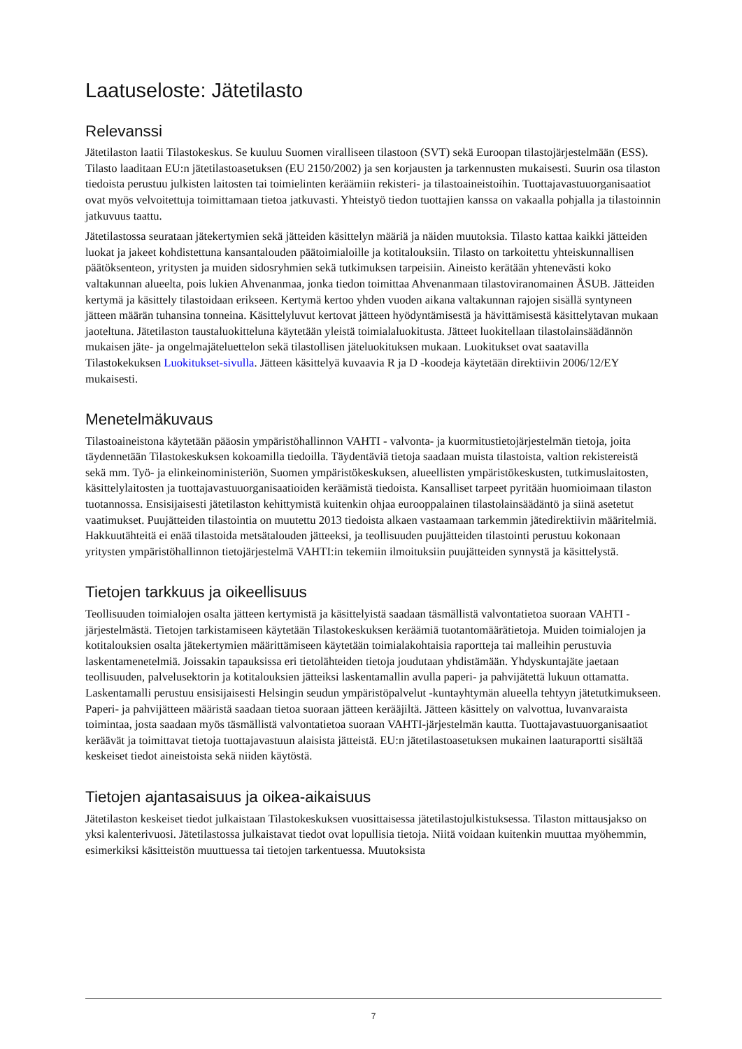Laatuseloste: Jätetilasto
Relevanssi
Jätetilaston laatii Tilastokeskus. Se kuuluu Suomen viralliseen tilastoon (SVT) sekä Euroopan tilastojärjestelmään (ESS). Tilasto laaditaan EU:n jätetilastoasetuksen (EU 2150/2002) ja sen korjausten ja tarkennusten mukaisesti. Suurin osa tilaston tiedoista perustuu julkisten laitosten tai toimielinten keräämiin rekisteri- ja tilastoaineistoihin. Tuottajavastuuorganisaatiot ovat myös velvoitettuja toimittamaan tietoa jatkuvasti. Yhteistyö tiedon tuottajien kanssa on vakaalla pohjalla ja tilastoinnin jatkuvuus taattu.
Jätetilastossa seurataan jätekertymien sekä jätteiden käsittelyn määriä ja näiden muutoksia. Tilasto kattaa kaikki jätteiden luokat ja jakeet kohdistettuna kansantalouden päätoimialoille ja kotitalouksiin. Tilasto on tarkoitettu yhteiskunnallisen päätöksenteon, yritysten ja muiden sidosryhmien sekä tutkimuksen tarpeisiin. Aineisto kerätään yhtenevästi koko valtakunnan alueelta, pois lukien Ahvenanmaa, jonka tiedon toimittaa Ahvenanmaan tilastoviranomainen ÅSUB. Jätteiden kertymä ja käsittely tilastoidaan erikseen. Kertymä kertoo yhden vuoden aikana valtakunnan rajojen sisällä syntyneen jätteen määrän tuhansina tonneina. Käsittelyluvut kertovat jätteen hyödyntämisestä ja hävittämisestä käsittelytavan mukaan jaoteltuna. Jätetilaston taustaluokitteluna käytetään yleistä toimialaluokitusta. Jätteet luokitellaan tilastolainsäädännön mukaisen jäte- ja ongelmajäteluettelon sekä tilastollisen jäteluokituksen mukaan. Luokitukset ovat saatavilla Tilastokekuksen Luokitukset-sivulla. Jätteen käsittelyä kuvaavia R ja D -koodeja käytetään direktiivin 2006/12/EY mukaisesti.
Menetelmäkuvaus
Tilastoaineistona käytetään pääosin ympäristöhallinnon VAHTI - valvonta- ja kuormitustietojärjestelmän tietoja, joita täydennetään Tilastokeskuksen kokoamilla tiedoilla. Täydentäviä tietoja saadaan muista tilastoista, valtion rekistereistä sekä mm. Työ- ja elinkeinoministeriön, Suomen ympäristökeskuksen, alueellisten ympäristökeskusten, tutkimuslaitosten, käsittelylaitosten ja tuottajavastuuorganisaatioiden keräämistä tiedoista. Kansalliset tarpeet pyritään huomioimaan tilaston tuotannossa. Ensisijaisesti jätetilaston kehittymistä kuitenkin ohjaa eurooppalainen tilastolainsäädäntö ja siinä asetetut vaatimukset. Puujätteiden tilastointia on muutettu 2013 tiedoista alkaen vastaamaan tarkemmin jätedirektiivin määritelmiä. Hakkuutähteitä ei enää tilastoida metsätalouden jätteeksi, ja teollisuuden puujätteiden tilastointi perustuu kokonaan yritysten ympäristöhallinnon tietojärjestelmä VAHTI:in tekemiin ilmoituksiin puujätteiden synnystä ja käsittelystä.
Tietojen tarkkuus ja oikeellisuus
Teollisuuden toimialojen osalta jätteen kertymistä ja käsittelyistä saadaan täsmällistä valvontatietoa suoraan VAHTI -järjestelmästä. Tietojen tarkistamiseen käytetään Tilastokeskuksen keräämiä tuotantomäärätietoja. Muiden toimialojen ja kotitalouksien osalta jätekertymien määrittämiseen käytetään toimialakohtaisia raportteja tai malleihin perustuvia laskentamenetelmiä. Joissakin tapauksissa eri tietolähteiden tietoja joudutaan yhdistämään. Yhdyskuntajäte jaetaan teollisuuden, palvelusektorin ja kotitalouksien jätteiksi laskentamallin avulla paperi- ja pahvijätettä lukuun ottamatta. Laskentamalli perustuu ensisijaisesti Helsingin seudun ympäristöpalvelut -kuntayhtymän alueella tehtyyn jätetutkimukseen. Paperi- ja pahvijätteen määristä saadaan tietoa suoraan jätteen kerääjiltä. Jätteen käsittely on valvottua, luvanvaraista toimintaa, josta saadaan myös täsmällistä valvontatietoa suoraan VAHTI-järjestelmän kautta. Tuottajavastuuorganisaatiot keräävät ja toimittavat tietoja tuottajavastuun alaisista jätteistä. EU:n jätetilastoasetuksen mukainen laaturaportti sisältää keskeiset tiedot aineistoista sekä niiden käytöstä.
Tietojen ajantasaisuus ja oikea-aikaisuus
Jätetilaston keskeiset tiedot julkaistaan Tilastokeskuksen vuosittaisessa jätetilastojulkistuksessa. Tilaston mittausjakso on yksi kalenterivuosi. Jätetilastossa julkaistavat tiedot ovat lopullisia tietoja. Niitä voidaan kuitenkin muuttaa myöhemmin, esimerkiksi käsitteistön muuttuessa tai tietojen tarkentuessa. Muutoksista
7